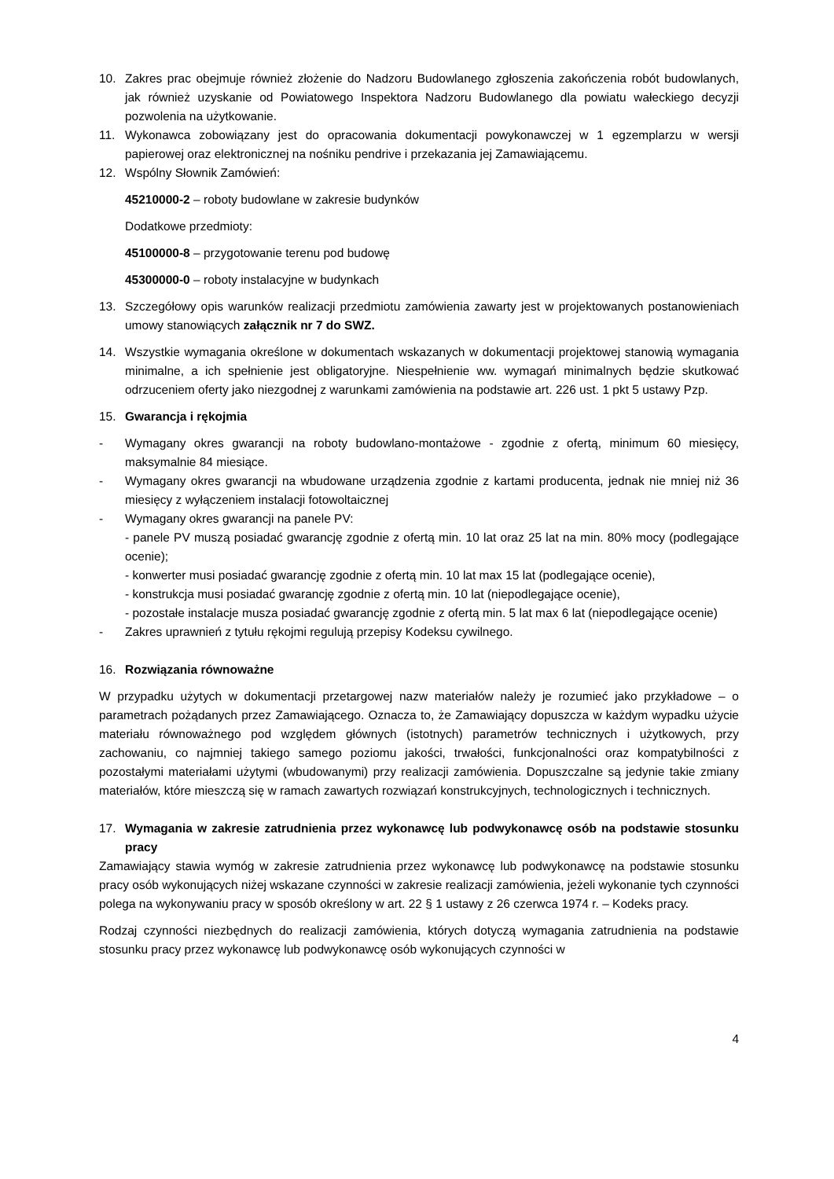10. Zakres prac obejmuje również złożenie do Nadzoru Budowlanego zgłoszenia zakończenia robót budowlanych, jak również uzyskanie od Powiatowego Inspektora Nadzoru Budowlanego dla powiatu wałeckiego decyzji pozwolenia na użytkowanie.
11. Wykonawca zobowiązany jest do opracowania dokumentacji powykonawczej w 1 egzemplarzu w wersji papierowej oraz elektronicznej na nośniku pendrive i przekazania jej Zamawiającemu.
12. Wspólny Słownik Zamówień:
45210000-2 – roboty budowlane w zakresie budynków
Dodatkowe przedmioty:
45100000-8 – przygotowanie terenu pod budowę
45300000-0 – roboty instalacyjne w budynkach
13. Szczegółowy opis warunków realizacji przedmiotu zamówienia zawarty jest w projektowanych postanowieniach umowy stanowiących załącznik nr 7 do SWZ.
14. Wszystkie wymagania określone w dokumentach wskazanych w dokumentacji projektowej stanowią wymagania minimalne, a ich spełnienie jest obligatoryjne. Niespełnienie ww. wymagań minimalnych będzie skutkować odrzuceniem oferty jako niezgodnej z warunkami zamówienia na podstawie art. 226 ust. 1 pkt 5 ustawy Pzp.
15. Gwarancja i rękojmia
- Wymagany okres gwarancji na roboty budowlano-montażowe - zgodnie z ofertą, minimum 60 miesięcy, maksymalnie 84 miesiące.
- Wymagany okres gwarancji na wbudowane urządzenia zgodnie z kartami producenta, jednak nie mniej niż 36 miesięcy z wyłączeniem instalacji fotowoltaicznej
- Wymagany okres gwarancji na panele PV:
- panele PV muszą posiadać gwarancję zgodnie z ofertą min. 10 lat oraz 25 lat na min. 80% mocy (podlegające ocenie);
- konwerter musi posiadać gwarancję zgodnie z ofertą min. 10 lat max 15 lat (podlegające ocenie),
- konstrukcja musi posiadać gwarancję zgodnie z ofertą min. 10 lat (niepodlegające ocenie),
- pozostałe instalacje musza posiadać gwarancję zgodnie z ofertą min. 5 lat max 6 lat (niepodlegające ocenie)
- Zakres uprawnień z tytułu rękojmi regulują przepisy Kodeksu cywilnego.
16. Rozwiązania równoważne
W przypadku użytych w dokumentacji przetargowej nazw materiałów należy je rozumieć jako przykładowe – o parametrach pożądanych przez Zamawiającego. Oznacza to, że Zamawiający dopuszcza w każdym wypadku użycie materiału równoważnego pod względem głównych (istotnych) parametrów technicznych i użytkowych, przy zachowaniu, co najmniej takiego samego poziomu jakości, trwałości, funkcjonalności oraz kompatybilności z pozostałymi materiałami użytymi (wbudowanymi) przy realizacji zamówienia. Dopuszczalne są jedynie takie zmiany materiałów, które mieszczą się w ramach zawartych rozwiązań konstrukcyjnych, technologicznych i technicznych.
17. Wymagania w zakresie zatrudnienia przez wykonawcę lub podwykonawcę osób na podstawie stosunku pracy
Zamawiający stawia wymóg w zakresie zatrudnienia przez wykonawcę lub podwykonawcę na podstawie stosunku pracy osób wykonujących niżej wskazane czynności w zakresie realizacji zamówienia, jeżeli wykonanie tych czynności polega na wykonywaniu pracy w sposób określony w art. 22 § 1 ustawy z 26 czerwca 1974 r. – Kodeks pracy.
Rodzaj czynności niezbędnych do realizacji zamówienia, których dotyczą wymagania zatrudnienia na podstawie stosunku pracy przez wykonawcę lub podwykonawcę osób wykonujących czynności w
4